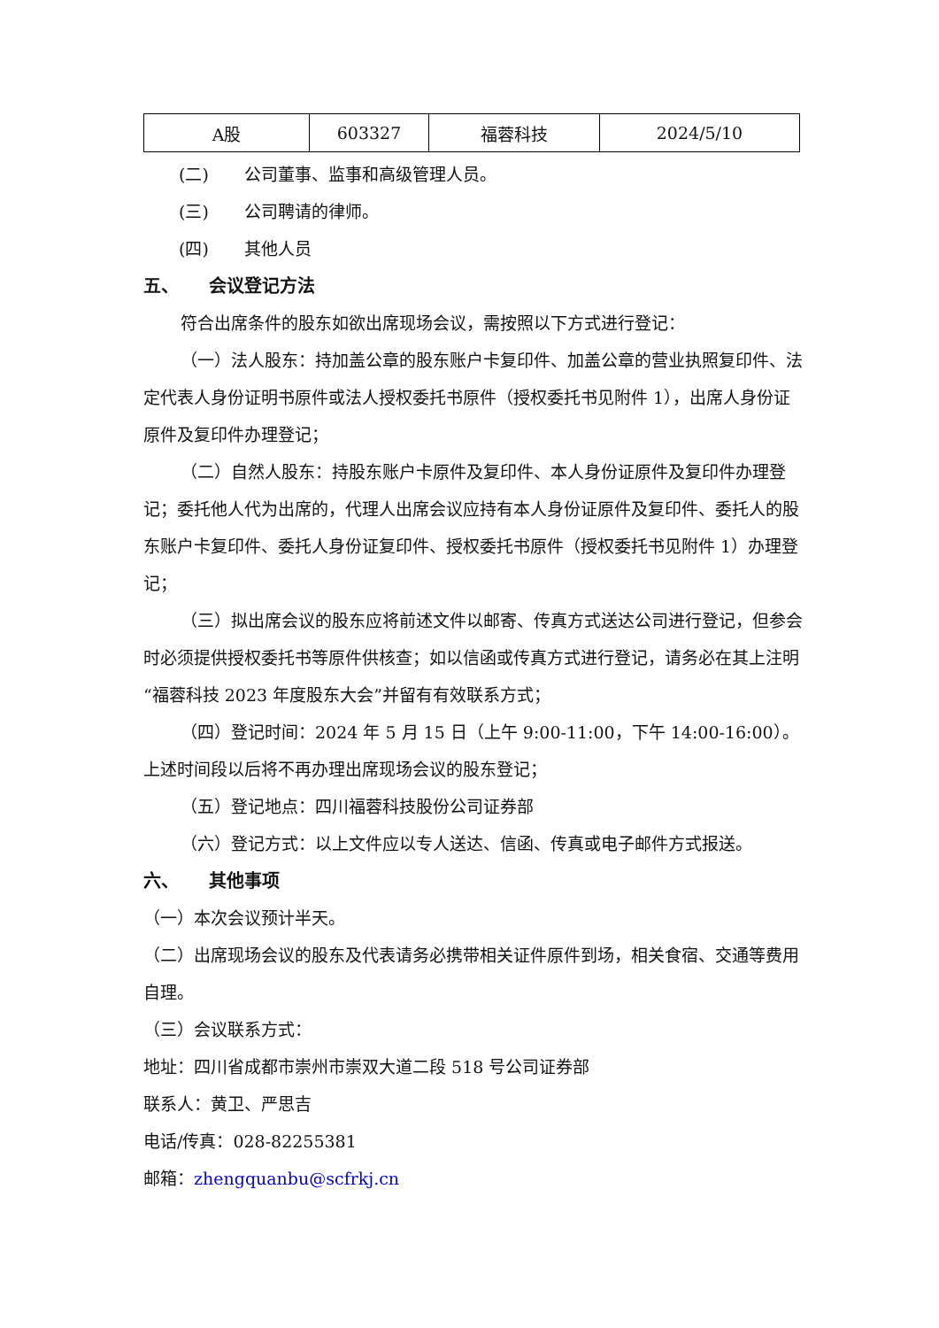| A股 | 603327 | 福蓉科技 | 2024/5/10 |
(二) 公司董事、监事和高级管理人员。
(三) 公司聘请的律师。
(四) 其他人员
五、 会议登记方法
符合出席条件的股东如欲出席现场会议，需按照以下方式进行登记：
（一）法人股东：持加盖公章的股东账户卡复印件、加盖公章的营业执照复印件、法定代表人身份证明书原件或法人授权委托书原件（授权委托书见附件 1），出席人身份证原件及复印件办理登记；
（二）自然人股东：持股东账户卡原件及复印件、本人身份证原件及复印件办理登记；委托他人代为出席的，代理人出席会议应持有本人身份证原件及复印件、委托人的股东账户卡复印件、委托人身份证复印件、授权委托书原件（授权委托书见附件 1）办理登记；
（三）拟出席会议的股东应将前述文件以邮寄、传真方式送达公司进行登记，但参会时必须提供授权委托书等原件供核查；如以信函或传真方式进行登记，请务必在其上注明“福蓉科技 2023 年度股东大会”并留有有效联系方式；
（四）登记时间：2024 年 5 月 15 日（上午 9:00-11:00，下午 14:00-16:00）。上述时间段以后将不再办理出席现场会议的股东登记；
（五）登记地点：四川福蓉科技股份公司证券部
（六）登记方式：以上文件应以专人送达、信函、传真或电子邮件方式报送。
六、 其他事项
（一）本次会议预计半天。
（二）出席现场会议的股东及代表请务必携带相关证件原件到场，相关食宿、交通等费用自理。
（三）会议联系方式：
地址：四川省成都市崇州市崇双大道二段 518 号公司证券部
联系人：黄卫、严思吉
电话/传真：028-82255381
邮箱：zhengquanbu@scfrkj.cn